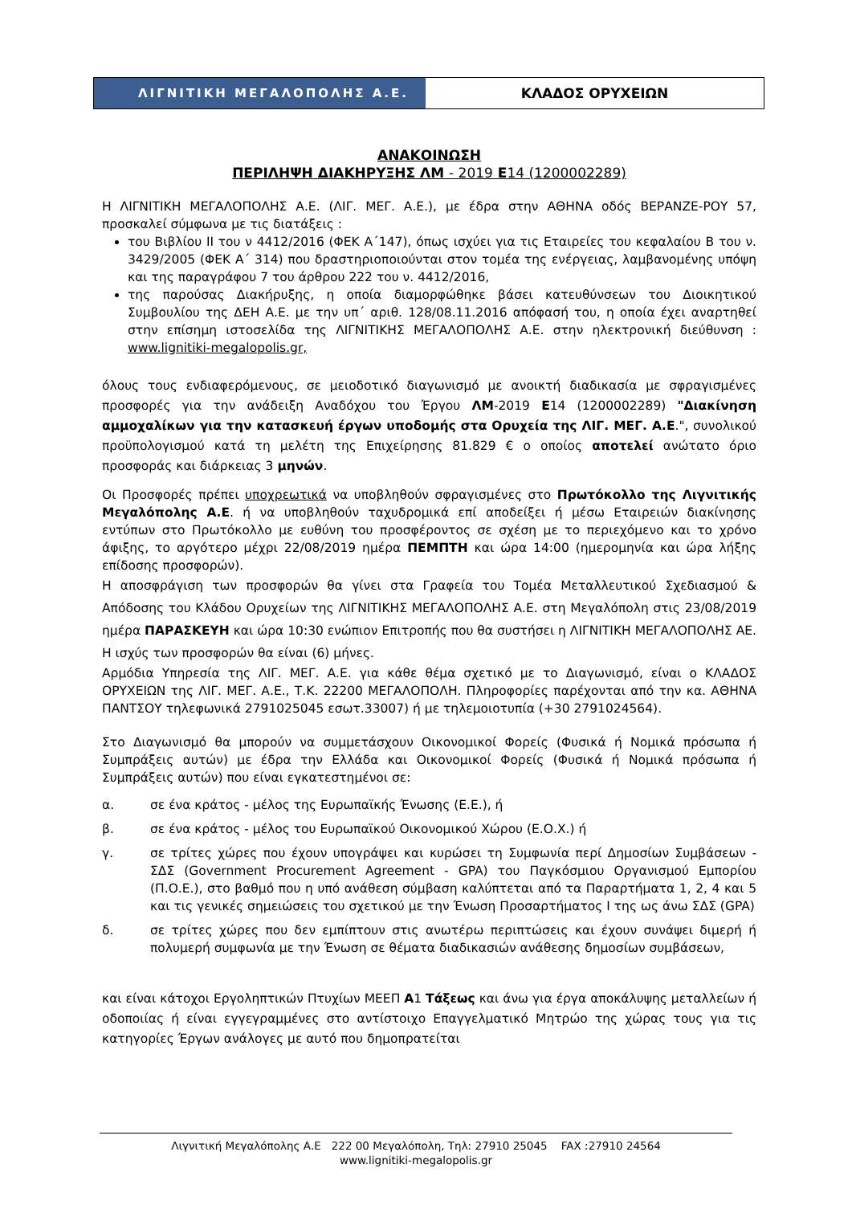ΛΙΓΝΙΤΙΚΗ ΜΕΓΑΛΟΠΟΛΗΣ Α.Ε. ΚΛΑΔΟΣ ΟΡΥΧΕΙΩΝ
ΑΝΑΚΟΙΝΩΣΗ
ΠΕΡΙΛΗΨΗ ΔΙΑΚΗΡΥΞΗΣ ΛΜ - 2019 Ε14 (1200002289)
Η ΛΙΓΝΙΤΙΚΗ ΜΕΓΑΛΟΠΟΛΗΣ Α.Ε. (ΛΙΓ. ΜΕΓ. Α.Ε.), με έδρα στην ΑΘΗΝΑ οδός ΒΕΡΑΝΖΕ-ΡΟΥ 57, προσκαλεί σύμφωνα με τις διατάξεις :
του Βιβλίου ΙΙ του ν 4412/2016 (ΦΕΚ Α΄147), όπως ισχύει για τις Εταιρείες του κεφαλαίου Β του ν. 3429/2005 (ΦΕΚ Α΄ 314) που δραστηριοποιούνται στον τομέα της ενέργειας, λαμβανομένης υπόψη και της παραγράφου 7 του άρθρου 222 του ν. 4412/2016,
της παρούσας Διακήρυξης, η οποία διαμορφώθηκε βάσει κατευθύνσεων του Διοικητικού Συμβουλίου της ΔΕΗ Α.Ε. με την υπ΄ αριθ. 128/08.11.2016 απόφασή του, η οποία έχει αναρτηθεί στην επίσημη ιστοσελίδα της ΛΙΓΝΙΤΙΚΗΣ ΜΕΓΑΛΟΠΟΛΗΣ Α.Ε. στην ηλεκτρονική διεύθυνση : www.lignitiki-megalopolis.gr,
όλους τους ενδιαφερόμενους, σε μειοδοτικό διαγωνισμό με ανοικτή διαδικασία με σφραγισμένες προσφορές για την ανάδειξη Αναδόχου του Έργου ΛΜ-2019 Ε14 (1200002289) "Διακίνηση αμμοχαλίκων για την κατασκευή έργων υποδομής στα Ορυχεία της ΛΙΓ. ΜΕΓ. Α.Ε.", συνολικού προϋπολογισμού κατά τη μελέτη της Επιχείρησης 81.829 € ο οποίος αποτελεί ανώτατο όριο προσφοράς και διάρκειας 3 μηνών.
Οι Προσφορές πρέπει υποχρεωτικά να υποβληθούν σφραγισμένες στο Πρωτόκολλο της Λιγνιτικής Μεγαλόπολης Α.Ε. ή να υποβληθούν ταχυδρομικά επί αποδείξει ή μέσω Εταιρειών διακίνησης εντύπων στο Πρωτόκολλο με ευθύνη του προσφέροντος σε σχέση με το περιεχόμενο και το χρόνο άφιξης, το αργότερο μέχρι 22/08/2019 ημέρα ΠΕΜΠΤΗ και ώρα 14:00 (ημερομηνία και ώρα λήξης επίδοσης προσφορών).
Η αποσφράγιση των προσφορών θα γίνει στα Γραφεία του Τομέα Μεταλλευτικού Σχεδιασμού & Απόδοσης του Κλάδου Ορυχείων της ΛΙΓΝΙΤΙΚΗΣ ΜΕΓΑΛΟΠΟΛΗΣ Α.Ε. στη Μεγαλόπολη στις 23/08/2019 ημέρα ΠΑΡΑΣΚΕΥΗ και ώρα 10:30 ενώπιον Επιτροπής που θα συστήσει η ΛΙΓΝΙΤΙΚΗ ΜΕΓΑΛΟΠΟΛΗΣ ΑΕ. Η ισχύς των προσφορών θα είναι (6) μήνες.
Αρμόδια Υπηρεσία της ΛΙΓ. ΜΕΓ. Α.Ε. για κάθε θέμα σχετικό με το Διαγωνισμό, είναι ο ΚΛΑΔΟΣ ΟΡΥΧΕΙΩΝ της ΛΙΓ. ΜΕΓ. Α.Ε., Τ.Κ. 22200 ΜΕΓΑΛΟΠΟΛΗ. Πληροφορίες παρέχονται από την κα. ΑΘΗΝΑ ΠΑΝΤΣΟΥ τηλεφωνικά 2791025045 εσωτ.33007) ή με τηλεμοιοτυπία (+30 2791024564).
Στο Διαγωνισμό θα μπορούν να συμμετάσχουν Οικονομικοί Φορείς (Φυσικά ή Νομικά πρόσωπα ή Συμπράξεις αυτών) με έδρα την Ελλάδα και Οικονομικοί Φορείς (Φυσικά ή Νομικά πρόσωπα ή Συμπράξεις αυτών) που είναι εγκατεστημένοι σε:
α. σε ένα κράτος - μέλος της Ευρωπαϊκής Ένωσης (Ε.Ε.), ή
β. σε ένα κράτος - μέλος του Ευρωπαϊκού Οικονομικού Χώρου (Ε.Ο.Χ.) ή
γ. σε τρίτες χώρες που έχουν υπογράψει και κυρώσει τη Συμφωνία περί Δημοσίων Συμβάσεων - ΣΔΣ (Government Procurement Agreement - GPA) του Παγκόσμιου Οργανισμού Εμπορίου (Π.Ο.Ε.), στο βαθμό που η υπό ανάθεση σύμβαση καλύπτεται από τα Παραρτήματα 1, 2, 4 και 5 και τις γενικές σημειώσεις του σχετικού με την Ένωση Προσαρτήματος Ι της ως άνω ΣΔΣ (GPA)
δ. σε τρίτες χώρες που δεν εμπίπτουν στις ανωτέρω περιπτώσεις και έχουν συνάψει διμερή ή πολυμερή συμφωνία με την Ένωση σε θέματα διαδικασιών ανάθεσης δημοσίων συμβάσεων,
και είναι κάτοχοι Εργοληπτικών Πτυχίων ΜΕΕΠ Α1 Τάξεως και άνω για έργα αποκάλυψης μεταλλείων ή οδοποιίας ή είναι εγγεγραμμένες στο αντίστοιχο Επαγγελματικό Μητρώο της χώρας τους για τις κατηγορίες Έργων ανάλογες με αυτό που δημοπρατείται
Λιγνιτική Μεγαλόπολης Α.Ε 222 00 Μεγαλόπολη, Τηλ: 27910 25045 FAX :27910 24564
www.lignitiki-megalopolis.gr